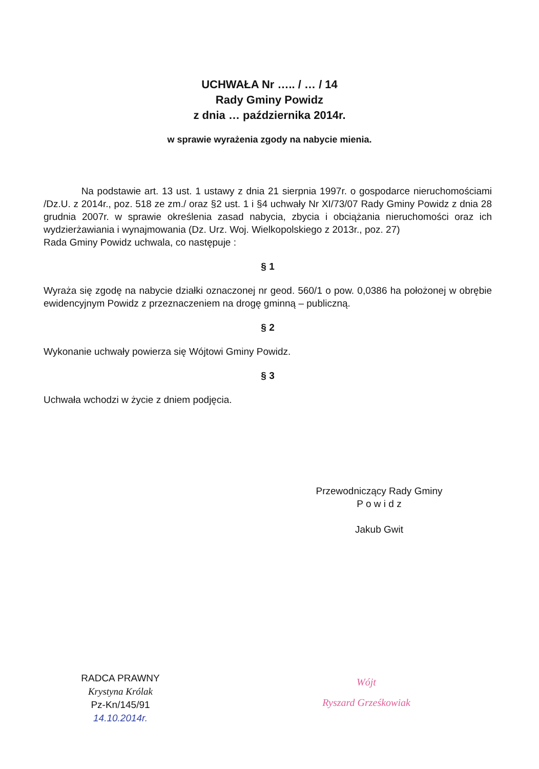UCHWAŁA Nr ….. / … / 14
Rady Gminy Powidz
z dnia … października 2014r.
w sprawie wyrażenia zgody na nabycie mienia.
Na podstawie art. 13 ust. 1 ustawy z dnia 21 sierpnia 1997r. o gospodarce nieruchomościami /Dz.U. z 2014r., poz. 518 ze zm./ oraz §2 ust. 1 i §4 uchwały Nr XI/73/07 Rady Gminy Powidz z dnia 28 grudnia 2007r. w sprawie określenia zasad nabycia, zbycia i obciążania nieruchomości oraz ich wydzierżawiania i wynajmowania (Dz. Urz. Woj. Wielkopolskiego z 2013r., poz. 27)
Rada Gminy Powidz uchwala, co następuje :
§ 1
Wyraża się zgodę na nabycie działki oznaczonej nr geod. 560/1 o pow. 0,0386 ha położonej w obrębie ewidencyjnym Powidz z przeznaczeniem na drogę gminną – publiczną.
§ 2
Wykonanie uchwały powierza się Wójtowi Gminy Powidz.
§ 3
Uchwała wchodzi w życie z dniem podjęcia.
Przewodniczący Rady Gminy
P o w i d z
Jakub Gwit
RADCA PRAWNY
Krystyna Królak
Pz-Kn/145/91
14.10.2014r.
Wójt
Ryszard Grześkowiak